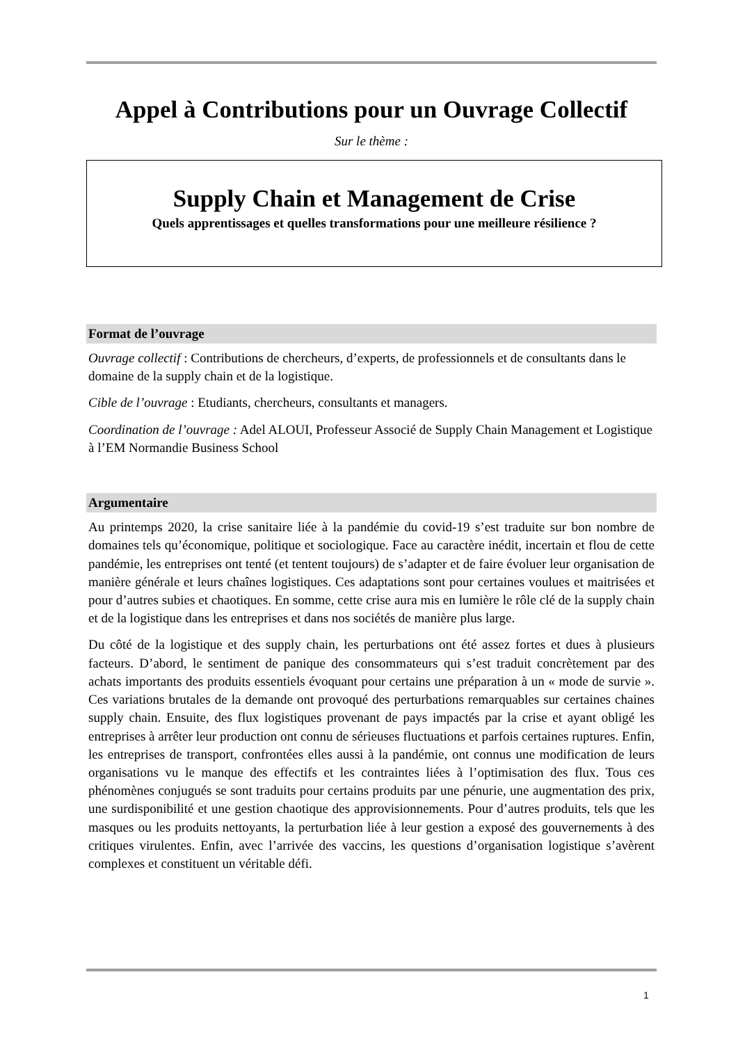Appel à Contributions pour un Ouvrage Collectif
Sur le thème :
Supply Chain et Management de Crise
Quels apprentissages et quelles transformations pour une meilleure résilience ?
Format de l’ouvrage
Ouvrage collectif : Contributions de chercheurs, d’experts, de professionnels et de consultants dans le domaine de la supply chain et de la logistique.
Cible de l’ouvrage : Etudiants, chercheurs, consultants et managers.
Coordination de l’ouvrage : Adel ALOUI, Professeur Associé de Supply Chain Management et Logistique à l’EM Normandie Business School
Argumentaire
Au printemps 2020, la crise sanitaire liée à la pandémie du covid-19 s’est traduite sur bon nombre de domaines tels qu’économique, politique et sociologique. Face au caractère inédit, incertain et flou de cette pandémie, les entreprises ont tenté (et tentent toujours) de s’adapter et de faire évoluer leur organisation de manière générale et leurs chaînes logistiques. Ces adaptations sont pour certaines voulues et maitrisées et pour d’autres subies et chaotiques. En somme, cette crise aura mis en lumière le rôle clé de la supply chain et de la logistique dans les entreprises et dans nos sociétés de manière plus large.
Du côté de la logistique et des supply chain, les perturbations ont été assez fortes et dues à plusieurs facteurs. D’abord, le sentiment de panique des consommateurs qui s’est traduit concrètement par des achats importants des produits essentiels évoquant pour certains une préparation à un « mode de survie ». Ces variations brutales de la demande ont provoqué des perturbations remarquables sur certaines chaines supply chain. Ensuite, des flux logistiques provenant de pays impactés par la crise et ayant obligé les entreprises à arrêter leur production ont connu de sérieuses fluctuations et parfois certaines ruptures. Enfin, les entreprises de transport, confrontées elles aussi à la pandémie, ont connus une modification de leurs organisations vu le manque des effectifs et les contraintes liées à l’optimisation des flux. Tous ces phénomènes conjugués se sont traduits pour certains produits par une pénurie, une augmentation des prix, une surdisponibilité et une gestion chaotique des approvisionnements. Pour d’autres produits, tels que les masques ou les produits nettoyants, la perturbation liée à leur gestion a exposé des gouvernements à des critiques virulentes. Enfin, avec l’arrivée des vaccins, les questions d’organisation logistique s’avèrent complexes et constituent un véritable défi.
1